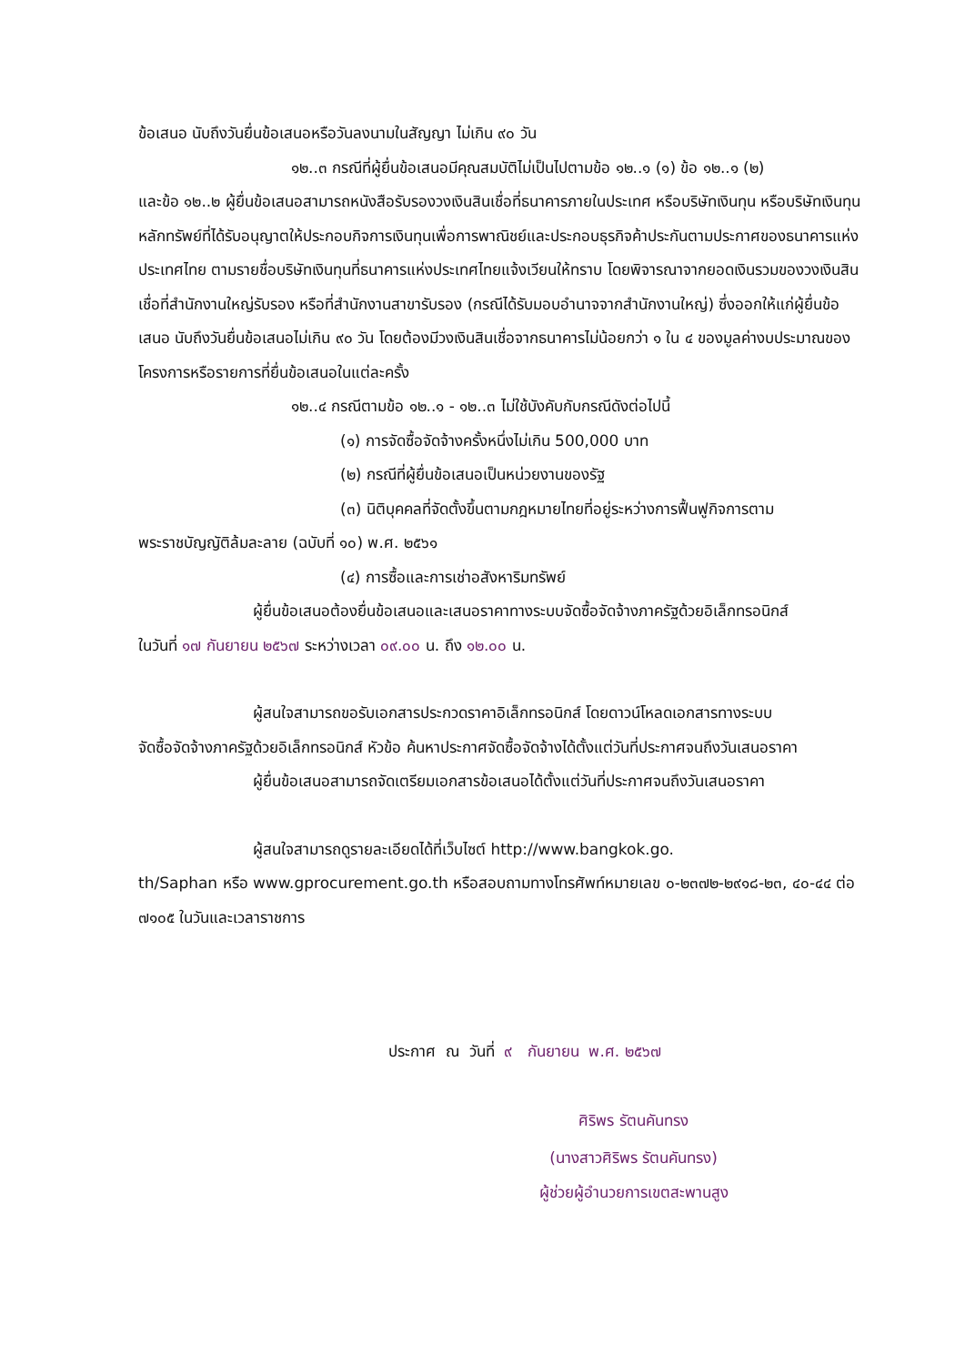ข้อเสนอ นับถึงวันยื่นข้อเสนอหรือวันลงนามในสัญญา ไม่เกิน ๙๐ วัน
๑๒..๓ กรณีที่ผู้ยื่นข้อเสนอมีคุณสมบัติไม่เป็นไปตามข้อ ๑๒..๑ (๑) ข้อ ๑๒..๑ (๒)
และข้อ ๑๒..๒ ผู้ยื่นข้อเสนอสามารถหนังสือรับรองวงเงินสินเชื่อที่ธนาคารภายในประเทศ หรือบริษัทเงินทุน หรือบริษัทเงินทุนหลักทรัพย์ที่ได้รับอนุญาตให้ประกอบกิจการเงินทุนเพื่อการพาณิชย์และประกอบธุรกิจค้าประกันตามประกาศของธนาคารแห่งประเทศไทย ตามรายชื่อบริษัทเงินทุนที่ธนาคารแห่งประเทศไทยแจ้งเวียนให้ทราบ โดยพิจารณาจากยอดเงินรวมของวงเงินสินเชื่อที่สำนักงานใหญ่รับรอง หรือที่สำนักงานสาขารับรอง (กรณีได้รับมอบอำนาจจากสำนักงานใหญ่) ซึ่งออกให้แก่ผู้ยื่นข้อเสนอ นับถึงวันยื่นข้อเสนอไม่เกิน ๙๐ วัน โดยต้องมีวงเงินสินเชื่อจากธนาคารไม่น้อยกว่า ๑ ใน ๔ ของมูลค่างบประมาณของโครงการหรือรายการที่ยื่นข้อเสนอในแต่ละครั้ง
๑๒..๔ กรณีตามข้อ ๑๒..๑ - ๑๒..๓ ไม่ใช้บังคับกับกรณีดังต่อไปนี้
(๑) การจัดซื้อจัดจ้างครั้งหนึ่งไม่เกิน 500,000 บาท
(๒) กรณีที่ผู้ยื่นข้อเสนอเป็นหน่วยงานของรัฐ
(๓) นิติบุคคลที่จัดตั้งขึ้นตามกฎหมายไทยที่อยู่ระหว่างการฟื้นฟูกิจการตาม
พระราชบัญญัติล้มละลาย (ฉบับที่ ๑๐) พ.ศ. ๒๕๖๑
(๔) การซื้อและการเช่าอสังหาริมทรัพย์
ผู้ยื่นข้อเสนอต้องยื่นข้อเสนอและเสนอราคาทางระบบจัดซื้อจัดจ้างภาครัฐด้วยอิเล็กทรอนิกส์
ในวันที่ ๑๗ กันยายน ๒๕๖๗ ระหว่างเวลา ๐๙.๐๐ น. ถึง ๑๒.๐๐ น.
ผู้สนใจสามารถขอรับเอกสารประกวดราคาอิเล็กทรอนิกส์ โดยดาวน์โหลดเอกสารทางระบบ
จัดซื้อจัดจ้างภาครัฐด้วยอิเล็กทรอนิกส์ หัวข้อ ค้นหาประกาศจัดซื้อจัดจ้างได้ตั้งแต่วันที่ประกาศจนถึงวันเสนอราคา
ผู้ยื่นข้อเสนอสามารถจัดเตรียมเอกสารข้อเสนอได้ตั้งแต่วันที่ประกาศจนถึงวันเสนอราคา
ผู้สนใจสามารถดูรายละเอียดได้ที่เว็บไซต์ http://www.bangkok.go.
th/Saphan หรือ www.gprocurement.go.th หรือสอบถามทางโทรศัพท์หมายเลข ๐-๒๓๗๒-๒๙๑๘-๒๓, ๔๐-๔๔ ต่อ ๗๑๐๕ ในวันและเวลาราชการ
ประกาศ ณ วันที่ ๙ กันยายน พ.ศ. ๒๕๖๗
ศิริพร รัตนคันทรง
(นางสาวศิริพร รัตนคันทรง)
ผู้ช่วยผู้อำนวยการเขตสะพานสูง